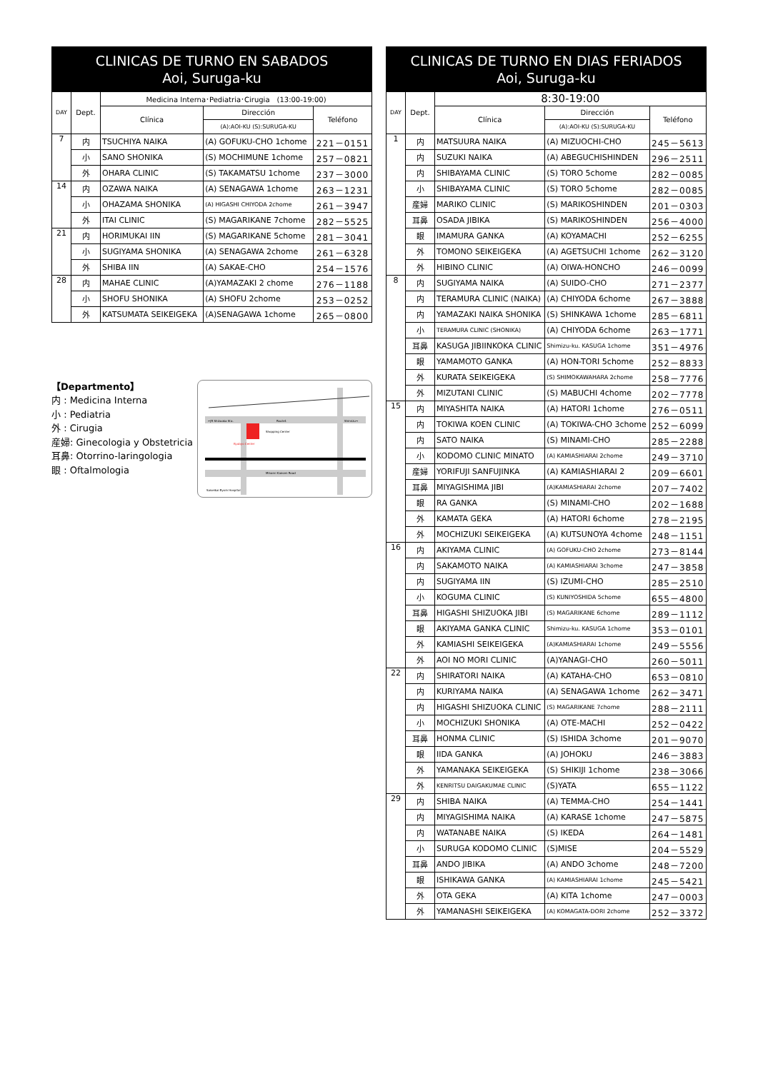CLINICAS DE TURNO EN SABADOS
Aoi, Suruga-ku
| DAY | Dept. | Medicina Interna･Pediatria･Cirugia (13:00-19:00) | | |
| --- | --- | --- | --- | --- |
| | | Clínica | Dirección | Teléfono |
| | | | (A):AOI-KU (S):SURUGA-KU | |
| 7 | 内 | TSUCHIYA NAIKA | (A) GOFUKU-CHO 1chome | 221－0151 |
| | 小 | SANO SHONIKA | (S) MOCHIMUNE 1chome | 257－0821 |
| | 外 | OHARA CLINIC | (S) TAKAMATSU 1chome | 237－3000 |
| 14 | 内 | OZAWA NAIKA | (A) SENAGAWA 1chome | 263－1231 |
| | 小 | OHAZAMA SHONIKA | (A) HIGASHI CHIYODA 2chome | 261－3947 |
| | 外 | ITAI CLINIC | (S) MAGARIKANE 7chome | 282－5525 |
| 21 | 内 | HORIMUKAI IIN | (S) MAGARIKANE 5chome | 281－3041 |
| | 小 | SUGIYAMA SHONIKA | (A) SENAGAWA 2chome | 261－6328 |
| | 外 | SHIBA IIN | (A) SAKAE-CHO | 254－1576 |
| 28 | 内 | MAHAE CLINIC | (A)YAMAZAKI 2 chome | 276－1188 |
| | 小 | SHOFU SHONIKA | (A) SHOFU 2chome | 253－0252 |
| | 外 | KATSUMATA SEIKEIGEKA | (A)SENAGAWA 1chome | 265－0800 |
【Departmento】
内 : Medicina Interna
小 : Pediatria
外 : Cirugia
産婦: Ginecologia y Obstetricia
耳鼻: Otorrino-laringologia
眼 : Oftalmologia
←JR Shizuoka Sta.
Route1
Shimizu→
Kyubyo Center
Shopping Center
Minami Kansen Road
Saiseikai Byoin Hospital
CLINICAS DE TURNO EN DIAS FERIADOS
Aoi, Suruga-ku
| DAY | Dept. | 8:30-19:00 | | |
| --- | --- | --- | --- | --- |
| | | Clínica | Dirección | Teléfono |
| | | | (A):AOI-KU (S):SURUGA-KU | |
| 1 | 内 | MATSUURA NAIKA | (A) MIZUOCHI-CHO | 245－5613 |
| | 内 | SUZUKI NAIKA | (A) ABEGUCHISHINDEN | 296－2511 |
| | 内 | SHIBAYAMA CLINIC | (S) TORO 5chome | 282－0085 |
| | 小 | SHIBAYAMA CLINIC | (S) TORO 5chome | 282－0085 |
| | 産婦 | MARIKO CLINIC | (S) MARIKOSHINDEN | 201－0303 |
| | 耳鼻 | OSADA JIBIKA | (S) MARIKOSHINDEN | 256－4000 |
| | 眼 | IMAMURA GANKA | (A) KOYAMACHI | 252－6255 |
| | 外 | TOMONO SEIKEIGEKA | (A) AGETSUCHI 1chome | 262－3120 |
| | 外 | HIBINO CLINIC | (A) OIWA-HONCHO | 246－0099 |
| 8 | 内 | SUGIYAMA NAIKA | (A) SUIDO-CHO | 271－2377 |
| | 内 | TERAMURA CLINIC (NAIKA) | (A) CHIYODA 6chome | 267－3888 |
| | 内 | YAMAZAKI NAIKA SHONIKA | (S) SHINKAWA 1chome | 285－6811 |
| | 小 | TERAMURA CLINIC (SHONIKA) | (A) CHIYODA 6chome | 263－1771 |
| | 耳鼻 | KASUGA JIBIINKOKA CLINIC | Shimizu-ku. KASUGA 1chome | 351－4976 |
| | 眼 | YAMAMOTO GANKA | (A) HON-TORI 5chome | 252－8833 |
| | 外 | KURATA SEIKEIGEKA | (S) SHIMOKAWAHARA 2chome | 258－7776 |
| | 外 | MIZUTANI CLINIC | (S) MABUCHI 4chome | 202－7778 |
| 15 | 内 | MIYASHITA NAIKA | (A) HATORI 1chome | 276－0511 |
| | 内 | TOKIWA KOEN CLINIC | (A) TOKIWA-CHO 3chome | 252－6099 |
| | 内 | SATO NAIKA | (S) MINAMI-CHO | 285－2288 |
| | 小 | KODOMO CLINIC MINATO | (A) KAMIASHIARAI 2chome | 249－3710 |
| | 産婦 | YORIFUJI SANFUJINKA | (A) KAMIASHIARAI 2 | 209－6601 |
| | 耳鼻 | MIYAGISHIMA JIBI | (A)KAMIASHIARAI 2chome | 207－7402 |
| | 眼 | RA GANKA | (S) MINAMI-CHO | 202－1688 |
| | 外 | KAMATA GEKA | (A) HATORI 6chome | 278－2195 |
| | 外 | MOCHIZUKI SEIKEIGEKA | (A) KUTSUNOYA 4chome | 248－1151 |
| 16 | 内 | AKIYAMA CLINIC | (A) GOFUKU-CHO 2chome | 273－8144 |
| | 内 | SAKAMOTO NAIKA | (A) KAMIASHIARAI 3chome | 247－3858 |
| | 内 | SUGIYAMA IIN | (S) IZUMI-CHO | 285－2510 |
| | 小 | KOGUMA CLINIC | (S) KUNIYOSHIDA 5chome | 655－4800 |
| | 耳鼻 | HIGASHI SHIZUOKA JIBI | (S) MAGARIKANE 6chome | 289－1112 |
| | 眼 | AKIYAMA GANKA CLINIC | Shimizu-ku. KASUGA 1chome | 353－0101 |
| | 外 | KAMIASHI SEIKEIGEKA | (A)KAMIASHIARAI 1chome | 249－5556 |
| | 外 | AOI NO MORI CLINIC | (A)YANAGI-CHO | 260－5011 |
| 22 | 内 | SHIRATORI NAIKA | (A) KATAHA-CHO | 653－0810 |
| | 内 | KURIYAMA NAIKA | (A) SENAGAWA 1chome | 262－3471 |
| | 内 | HIGASHI SHIZUOKA CLINIC | (S) MAGARIKANE 7chome | 288－2111 |
| | 小 | MOCHIZUKI SHONIKA | (A) OTE-MACHI | 252－0422 |
| | 耳鼻 | HONMA CLINIC | (S) ISHIDA 3chome | 201－9070 |
| | 眼 | IIDA GANKA | (A) JOHOKU | 246－3883 |
| | 外 | YAMANAKA SEIKEIGEKA | (S) SHIKIJI 1chome | 238－3066 |
| | 外 | KENRITSU DAIGAKUMAE CLINIC | (S)YATA | 655－1122 |
| 29 | 内 | SHIBA NAIKA | (A) TEMMA-CHO | 254－1441 |
| | 内 | MIYAGISHIMA NAIKA | (A) KARASE 1chome | 247－5875 |
| | 内 | WATANABE NAIKA | (S) IKEDA | 264－1481 |
| | 小 | SURUGA KODOMO CLINIC | (S)MISE | 204－5529 |
| | 耳鼻 | ANDO JIBIKA | (A) ANDO 3chome | 248－7200 |
| | 眼 | ISHIKAWA GANKA | (A) KAMIASHIARAI 1chome | 245－5421 |
| | 外 | OTA GEKA | (A) KITA 1chome | 247－0003 |
| | 外 | YAMANASHI SEIKEIGEKA | (A) KOMAGATA-DORI 2chome | 252－3372 |